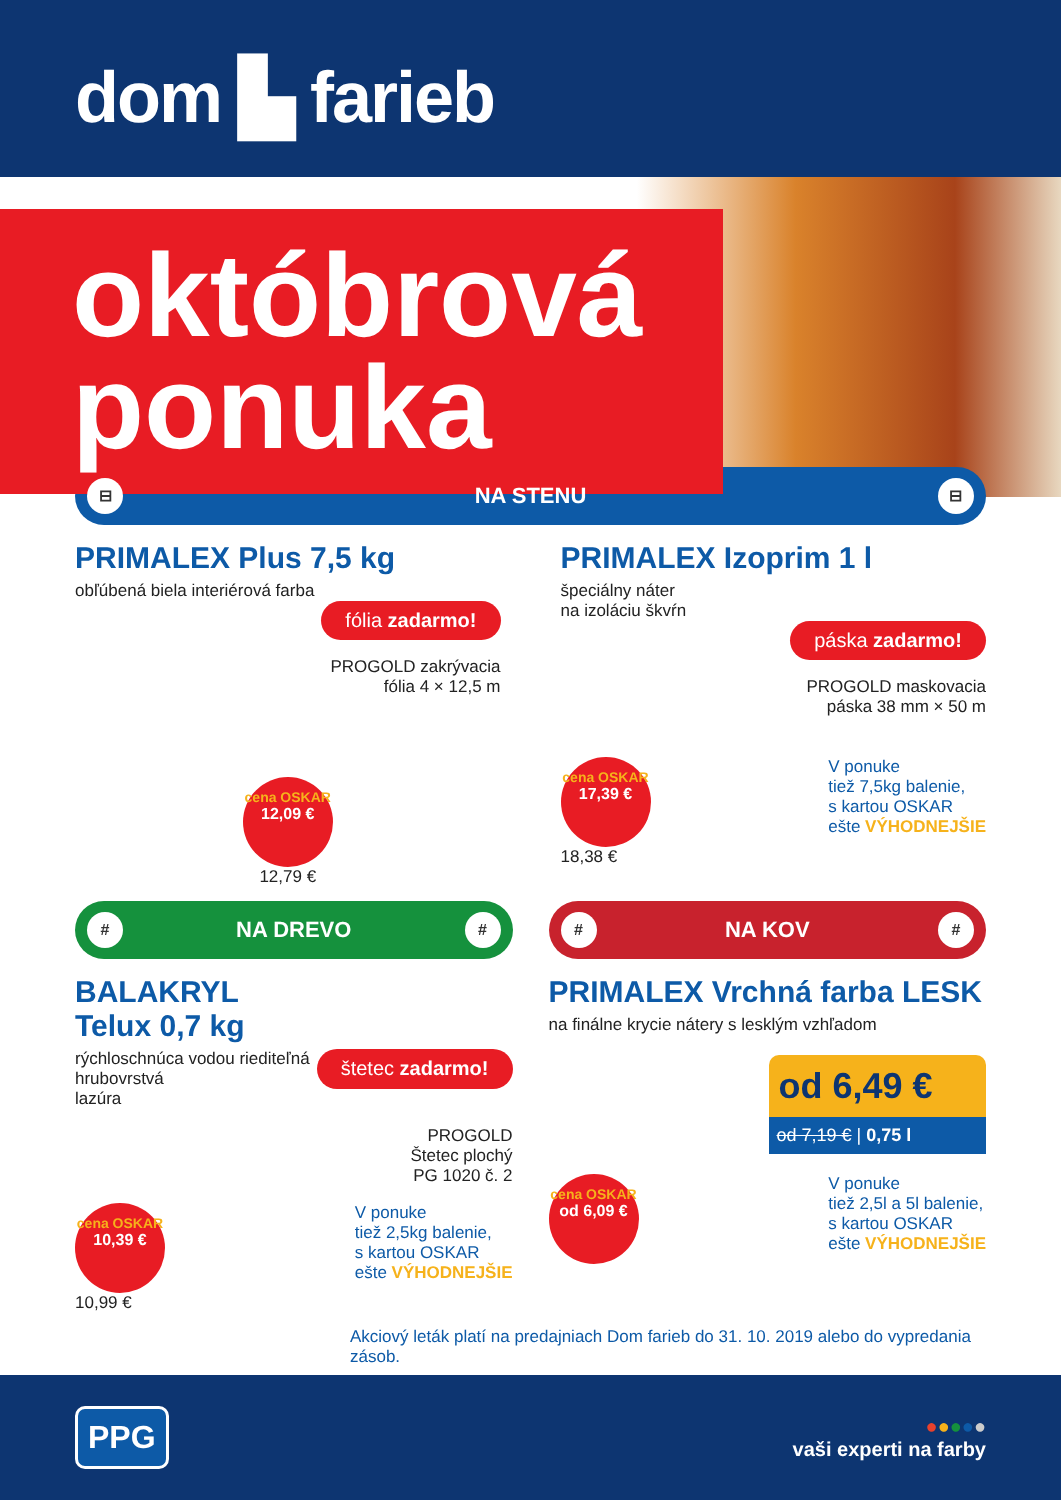dom ▙ farieb
októbrová
ponuka
⊟
NA STENU
⊟
PRIMALEX Plus 7,5 kg
obľúbená biela interiérová farba
fólia zadarmo!
PROGOLD zakrývacia
fólia 4 × 12,5 m
cena OSKAR 12,09 €
12,79 €
PRIMALEX Izoprim 1 l
špeciálny náter
na izoláciu škvŕn
páska zadarmo!
PROGOLD maskovacia
páska 38 mm × 50 m
cena OSKAR 17,39 €
18,38 €
V ponuke
tiež 7,5kg balenie,
s kartou OSKAR
ešte VÝHODNEJŠIE
#
NA DREVO
#
BALAKRYL
Telux 0,7 kg
rýchloschnúca vodou riediteľná
hrubovrstvá
lazúra
štetec zadarmo!
PROGOLD
Štetec plochý
PG 1020 č. 2
cena OSKAR 10,39 €
10,99 €
V ponuke
tiež 2,5kg balenie,
s kartou OSKAR
ešte VÝHODNEJŠIE
#
NA KOV
#
PRIMALEX Vrchná farba LESK
na finálne krycie nátery s lesklým vzhľadom
od 6,49 €
od 7,19 € | 0,75 l
cena OSKAR od 6,09 €
V ponuke
tiež 2,5l a 5l balenie,
s kartou OSKAR
ešte VÝHODNEJŠIE
Akciový leták platí na predajniach Dom farieb do 31. 10. 2019 alebo do vypredania zásob.
PPG
●●●●●
vaši experti na farby